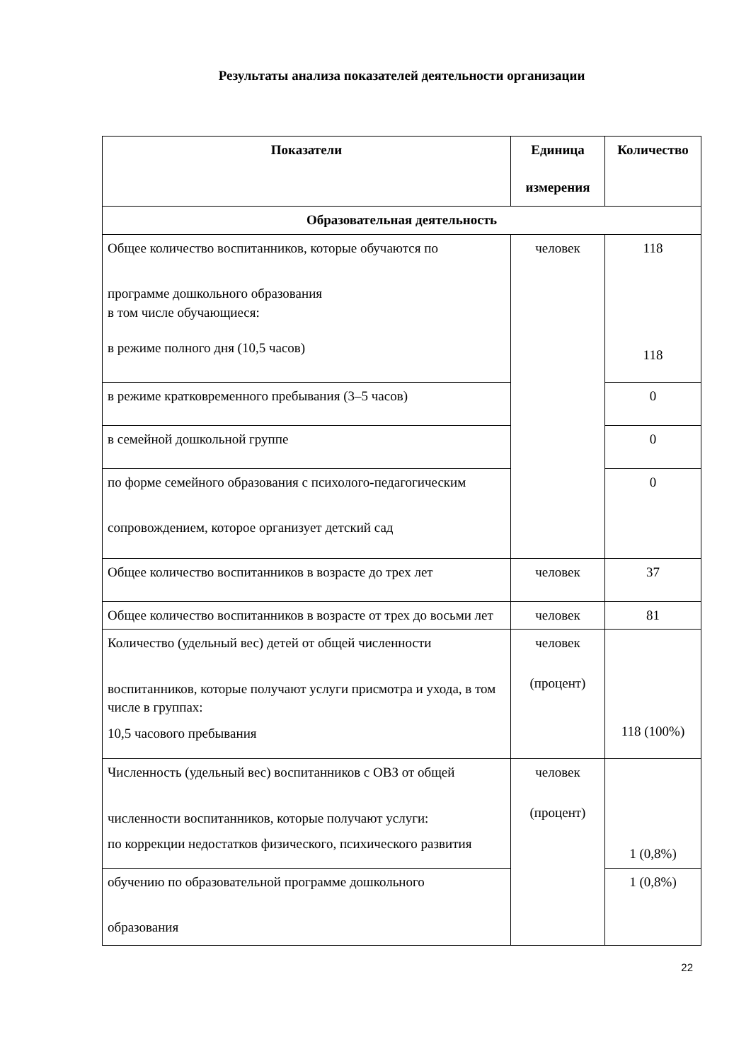Результаты анализа показателей деятельности организации
| Показатели | Единица измерения | Количество |
| --- | --- | --- |
| Образовательная деятельность | | |
| Общее количество воспитанников, которые обучаются по программе дошкольного образования в том числе обучающиеся: в режиме полного дня (10,5 часов) | человек | 118 118 |
| в режиме кратковременного пребывания (3–5 часов) | | 0 |
| в семейной дошкольной группе | | 0 |
| по форме семейного образования с психолого-педагогическим сопровождением, которое организует детский сад | | 0 |
| Общее количество воспитанников в возрасте до трех лет | человек | 37 |
| Общее количество воспитанников в возрасте от трех до восьми лет | человек | 81 |
| Количество (удельный вес) детей от общей численности воспитанников, которые получают услуги присмотра и ухода, в том числе в группах: 10,5 часового пребывания | человек (процент) | 118 (100%) |
| Численность (удельный вес) воспитанников с ОВЗ от общей численности воспитанников, которые получают услуги: по коррекции недостатков физического, психического развития | человек (процент) | 1 (0,8%) |
| обучению по образовательной программе дошкольного образования | | 1 (0,8%) |
22